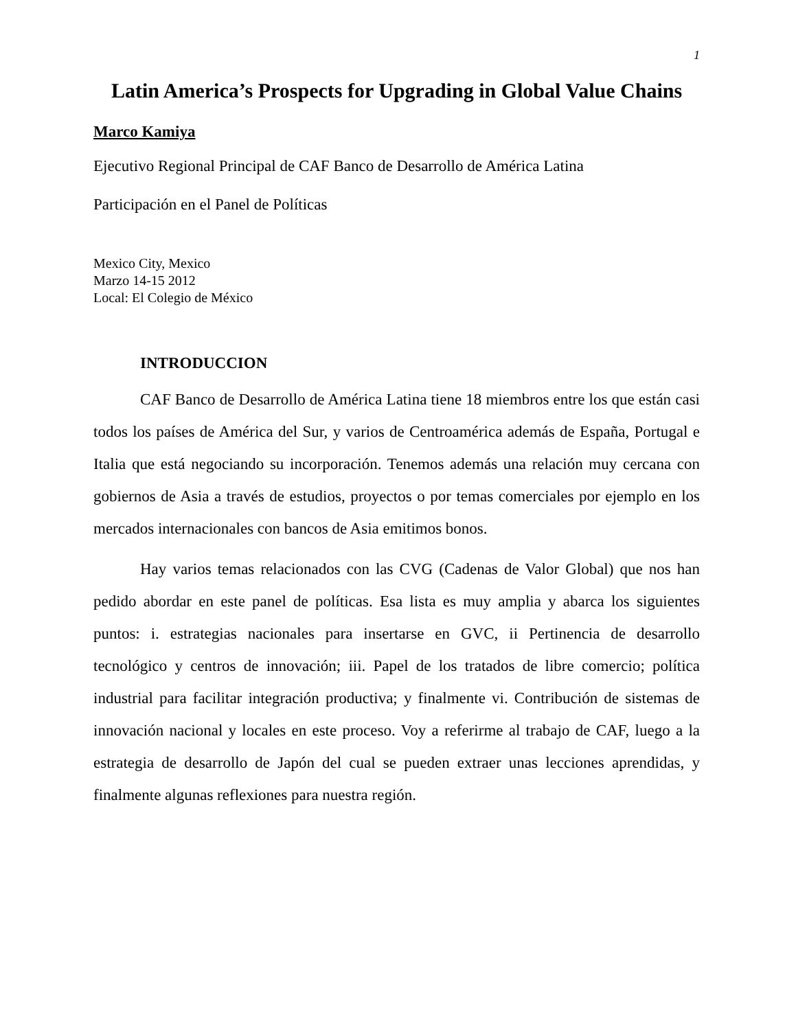1
Latin America’s Prospects for Upgrading in Global Value Chains
Marco Kamiya
Ejecutivo Regional Principal de CAF Banco de Desarrollo de América Latina
Participación en el Panel de Políticas
Mexico City, Mexico
Marzo 14-15 2012
Local: El Colegio de México
INTRODUCCION
CAF Banco de Desarrollo de América Latina tiene 18 miembros entre los que están casi todos los países de América del Sur, y varios de Centroamérica además de España, Portugal e Italia que está negociando su incorporación. Tenemos además una relación muy cercana con gobiernos de Asia a través de estudios, proyectos o por temas comerciales por ejemplo en los mercados internacionales con bancos de Asia emitimos bonos.
Hay varios temas relacionados con las CVG (Cadenas de Valor Global) que nos han pedido abordar en este panel de políticas. Esa lista es muy amplia y abarca los siguientes puntos: i. estrategias nacionales para insertarse en GVC, ii Pertinencia de desarrollo tecnológico y centros de innovación; iii. Papel de los tratados de libre comercio; política industrial para facilitar integración productiva; y finalmente vi. Contribución de sistemas de innovación nacional y locales en este proceso. Voy a referirme al trabajo de CAF, luego a la estrategia de desarrollo de Japón del cual se pueden extraer unas lecciones aprendidas, y finalmente algunas reflexiones para nuestra región.